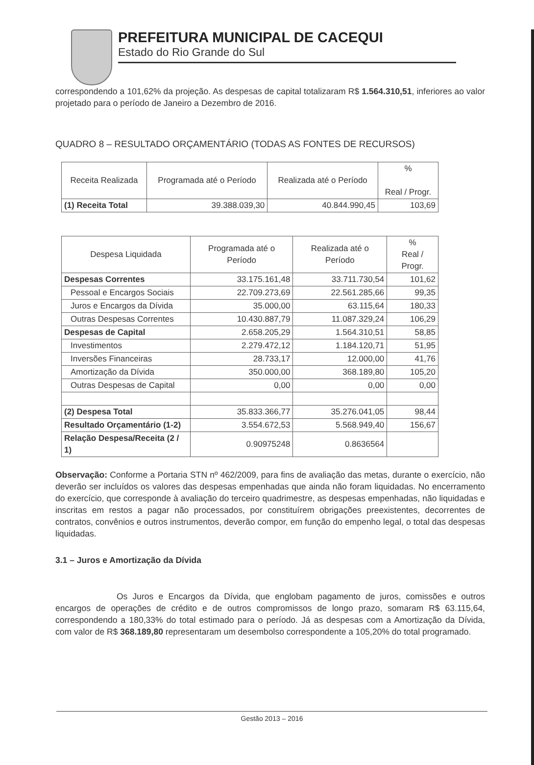PREFEITURA MUNICIPAL DE CACEQUI
Estado do Rio Grande do Sul
correspondendo a 101,62% da projeção. As despesas de capital totalizaram R$ 1.564.310,51, inferiores ao valor projetado para o período de Janeiro a Dezembro de 2016.
QUADRO 8 – RESULTADO ORÇAMENTÁRIO (TODAS AS FONTES DE RECURSOS)
| Receita Realizada | Programada até o Período | Realizada até o Período | % Real / Progr. |
| --- | --- | --- | --- |
| (1) Receita Total | 39.388.039,30 | 40.844.990,45 | 103,69 |
| Despesa Liquidada | Programada até o Período | Realizada até o Período | % Real / Progr. |
| --- | --- | --- | --- |
| Despesas Correntes | 33.175.161,48 | 33.711.730,54 | 101,62 |
| Pessoal e Encargos Sociais | 22.709.273,69 | 22.561.285,66 | 99,35 |
| Juros e Encargos da Dívida | 35.000,00 | 63.115,64 | 180,33 |
| Outras Despesas Correntes | 10.430.887,79 | 11.087.329,24 | 106,29 |
| Despesas de Capital | 2.658.205,29 | 1.564.310,51 | 58,85 |
| Investimentos | 2.279.472,12 | 1.184.120,71 | 51,95 |
| Inversões Financeiras | 28.733,17 | 12.000,00 | 41,76 |
| Amortização da Dívida | 350.000,00 | 368.189,80 | 105,20 |
| Outras Despesas de Capital | 0,00 | 0,00 | 0,00 |
| (2) Despesa Total | 35.833.366,77 | 35.276.041,05 | 98,44 |
| Resultado Orçamentário (1-2) | 3.554.672,53 | 5.568.949,40 | 156,67 |
| Relação Despesa/Receita (2 / 1) | 0.90975248 | 0.8636564 | |
Observação: Conforme a Portaria STN nº 462/2009, para fins de avaliação das metas, durante o exercício, não deverão ser incluídos os valores das despesas empenhadas que ainda não foram liquidadas. No encerramento do exercício, que corresponde à avaliação do terceiro quadrimestre, as despesas empenhadas, não liquidadas e inscritas em restos a pagar não processados, por constituírem obrigações preexistentes, decorrentes de contratos, convênios e outros instrumentos, deverão compor, em função do empenho legal, o total das despesas liquidadas.
3.1 – Juros e Amortização da Dívida
Os Juros e Encargos da Dívida, que englobam pagamento de juros, comissões e outros encargos de operações de crédito e de outros compromissos de longo prazo, somaram R$ 63.115,64, correspondendo a 180,33% do total estimado para o período. Já as despesas com a Amortização da Dívida, com valor de R$ 368.189,80 representaram um desembolso correspondente a 105,20% do total programado.
Gestão 2013 – 2016